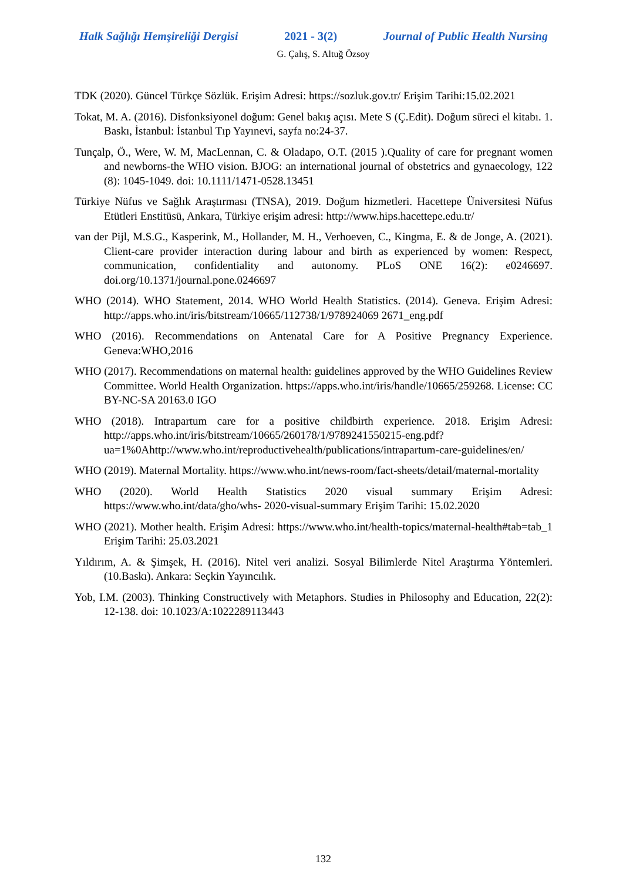Halk Sağlığı Hemşireliği Dergisi 2021 - 3(2) Journal of Public Health Nursing
G. Çalış, S. Altuğ Özsoy
TDK (2020). Güncel Türkçe Sözlük. Erişim Adresi: https://sozluk.gov.tr/ Erişim Tarihi:15.02.2021
Tokat, M. A. (2016). Disfonksiyonel doğum: Genel bakış açısı. Mete S (Ç.Edit). Doğum süreci el kitabı. 1. Baskı, İstanbul: İstanbul Tıp Yayınevi, sayfa no:24-37.
Tunçalp, Ö., Were, W. M, MacLennan, C. & Oladapo, O.T. (2015 ).Quality of care for pregnant women and newborns-the WHO vision. BJOG: an international journal of obstetrics and gynaecology, 122 (8): 1045-1049. doi: 10.1111/1471-0528.13451
Türkiye Nüfus ve Sağlık Araştırması (TNSA), 2019. Doğum hizmetleri. Hacettepe Üniversitesi Nüfus Etütleri Enstitüsü, Ankara, Türkiye erişim adresi: http://www.hips.hacettepe.edu.tr/
van der Pijl, M.S.G., Kasperink, M., Hollander, M. H., Verhoeven, C., Kingma, E. & de Jonge, A. (2021). Client-care provider interaction during labour and birth as experienced by women: Respect, communication, confidentiality and autonomy. PLoS ONE 16(2): e0246697. doi.org/10.1371/journal.pone.0246697
WHO (2014). WHO Statement, 2014. WHO World Health Statistics. (2014). Geneva. Erişim Adresi: http://apps.who.int/iris/bitstream/10665/112738/1/978924069 2671_eng.pdf
WHO (2016). Recommendations on Antenatal Care for A Positive Pregnancy Experience. Geneva:WHO,2016
WHO (2017). Recommendations on maternal health: guidelines approved by the WHO Guidelines Review Committee. World Health Organization. https://apps.who.int/iris/handle/10665/259268. License: CC BY-NC-SA 20163.0 IGO
WHO (2018). Intrapartum care for a positive childbirth experience. 2018. Erişim Adresi: http://apps.who.int/iris/bitstream/10665/260178/1/9789241550215-eng.pdf?ua=1%0Ahttp://www.who.int/reproductivehealth/publications/intrapartum-care-guidelines/en/
WHO (2019). Maternal Mortality. https://www.who.int/news-room/fact-sheets/detail/maternal-mortality
WHO (2020). World Health Statistics 2020 visual summary Erişim Adresi: https://www.who.int/data/gho/whs- 2020-visual-summary Erişim Tarihi: 15.02.2020
WHO (2021). Mother health. Erişim Adresi: https://www.who.int/health-topics/maternal-health#tab=tab_1 Erişim Tarihi: 25.03.2021
Yıldırım, A. & Şimşek, H. (2016). Nitel veri analizi. Sosyal Bilimlerde Nitel Araştırma Yöntemleri. (10.Baskı). Ankara: Seçkin Yayıncılık.
Yob, I.M. (2003). Thinking Constructively with Metaphors. Studies in Philosophy and Education, 22(2): 12-138. doi: 10.1023/A:1022289113443
132